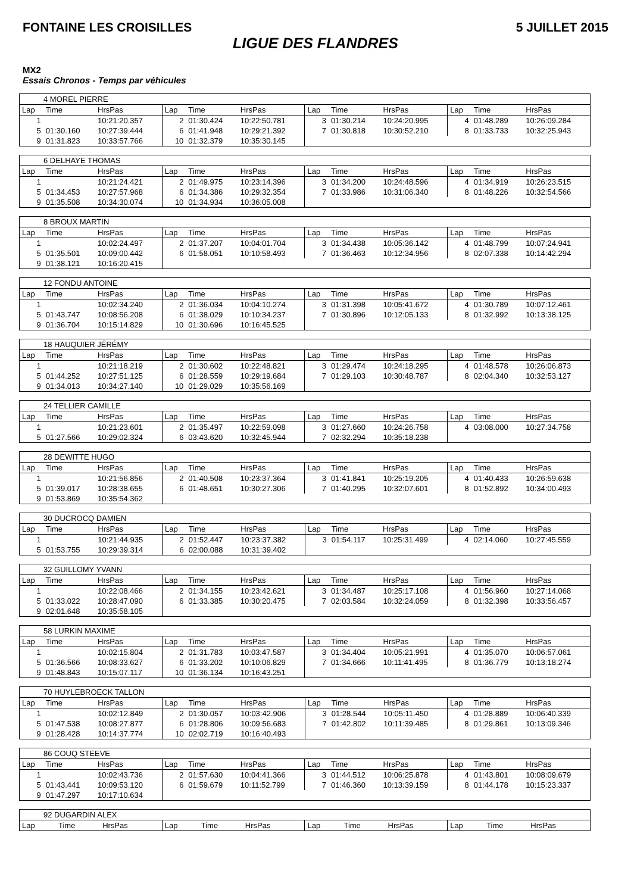FONTAINE LES CROISILLES 5 JUILLET 2015
LIGUE DES FLANDRES
MX2
Essais Chronos - Temps par véhicules
| 4 MOREL PIERRE | | | | | | | | | | | |
| Lap | Time | HrsPas | Lap | Time | HrsPas | Lap | Time | HrsPas | Lap | Time | HrsPas |
| 1 | | 10:21:20.357 | 2 | 01:30.424 | 10:22:50.781 | 3 | 01:30.214 | 10:24:20.995 | 4 | 01:48.289 | 10:26:09.284 |
| 5 | 01:30.160 | 10:27:39.444 | 6 | 01:41.948 | 10:29:21.392 | 7 | 01:30.818 | 10:30:52.210 | 8 | 01:33.733 | 10:32:25.943 |
| 9 | 01:31.823 | 10:33:57.766 | 10 | 01:32.379 | 10:35:30.145 | | | | | | |
| 6 DELHAYE THOMAS | | | | | | | | | | | |
| Lap | Time | HrsPas | Lap | Time | HrsPas | Lap | Time | HrsPas | Lap | Time | HrsPas |
| 1 | | 10:21:24.421 | 2 | 01:49.975 | 10:23:14.396 | 3 | 01:34.200 | 10:24:48.596 | 4 | 01:34.919 | 10:26:23.515 |
| 5 | 01:34.453 | 10:27:57.968 | 6 | 01:34.386 | 10:29:32.354 | 7 | 01:33.986 | 10:31:06.340 | 8 | 01:48.226 | 10:32:54.566 |
| 9 | 01:35.508 | 10:34:30.074 | 10 | 01:34.934 | 10:36:05.008 | | | | | | |
| 8 BROUX MARTIN | | | | | | | | | | | |
| Lap | Time | HrsPas | Lap | Time | HrsPas | Lap | Time | HrsPas | Lap | Time | HrsPas |
| 1 | | 10:02:24.497 | 2 | 01:37.207 | 10:04:01.704 | 3 | 01:34.438 | 10:05:36.142 | 4 | 01:48.799 | 10:07:24.941 |
| 5 | 01:35.501 | 10:09:00.442 | 6 | 01:58.051 | 10:10:58.493 | 7 | 01:36.463 | 10:12:34.956 | 8 | 02:07.338 | 10:14:42.294 |
| 9 | 01:38.121 | 10:16:20.415 | | | | | | | | | |
| 12 FONDU ANTOINE | | | | | | | | | | | |
| Lap | Time | HrsPas | Lap | Time | HrsPas | Lap | Time | HrsPas | Lap | Time | HrsPas |
| 1 | | 10:02:34.240 | 2 | 01:36.034 | 10:04:10.274 | 3 | 01:31.398 | 10:05:41.672 | 4 | 01:30.789 | 10:07:12.461 |
| 5 | 01:43.747 | 10:08:56.208 | 6 | 01:38.029 | 10:10:34.237 | 7 | 01:30.896 | 10:12:05.133 | 8 | 01:32.992 | 10:13:38.125 |
| 9 | 01:36.704 | 10:15:14.829 | 10 | 01:30.696 | 10:16:45.525 | | | | | | |
| 18 HAUQUIER JÉRÉMY | | | | | | | | | | | |
| Lap | Time | HrsPas | Lap | Time | HrsPas | Lap | Time | HrsPas | Lap | Time | HrsPas |
| 1 | | 10:21:18.219 | 2 | 01:30.602 | 10:22:48.821 | 3 | 01:29.474 | 10:24:18.295 | 4 | 01:48.578 | 10:26:06.873 |
| 5 | 01:44.252 | 10:27:51.125 | 6 | 01:28.559 | 10:29:19.684 | 7 | 01:29.103 | 10:30:48.787 | 8 | 02:04.340 | 10:32:53.127 |
| 9 | 01:34.013 | 10:34:27.140 | 10 | 01:29.029 | 10:35:56.169 | | | | | | |
| 24 TELLIER CAMILLE | | | | | | | | | | | |
| Lap | Time | HrsPas | Lap | Time | HrsPas | Lap | Time | HrsPas | Lap | Time | HrsPas |
| 1 | | 10:21:23.601 | 2 | 01:35.497 | 10:22:59.098 | 3 | 01:27.660 | 10:24:26.758 | 4 | 03:08.000 | 10:27:34.758 |
| 5 | 01:27.566 | 10:29:02.324 | 6 | 03:43.620 | 10:32:45.944 | 7 | 02:32.294 | 10:35:18.238 | | | |
| 28 DEWITTE HUGO | | | | | | | | | | | |
| Lap | Time | HrsPas | Lap | Time | HrsPas | Lap | Time | HrsPas | Lap | Time | HrsPas |
| 1 | | 10:21:56.856 | 2 | 01:40.508 | 10:23:37.364 | 3 | 01:41.841 | 10:25:19.205 | 4 | 01:40.433 | 10:26:59.638 |
| 5 | 01:39.017 | 10:28:38.655 | 6 | 01:48.651 | 10:30:27.306 | 7 | 01:40.295 | 10:32:07.601 | 8 | 01:52.892 | 10:34:00.493 |
| 9 | 01:53.869 | 10:35:54.362 | | | | | | | | | |
| 30 DUCROCQ DAMIEN | | | | | | | | | | | |
| Lap | Time | HrsPas | Lap | Time | HrsPas | Lap | Time | HrsPas | Lap | Time | HrsPas |
| 1 | | 10:21:44.935 | 2 | 01:52.447 | 10:23:37.382 | 3 | 01:54.117 | 10:25:31.499 | 4 | 02:14.060 | 10:27:45.559 |
| 5 | 01:53.755 | 10:29:39.314 | 6 | 02:00.088 | 10:31:39.402 | | | | | | |
| 32 GUILLOMY YVANN | | | | | | | | | | | |
| Lap | Time | HrsPas | Lap | Time | HrsPas | Lap | Time | HrsPas | Lap | Time | HrsPas |
| 1 | | 10:22:08.466 | 2 | 01:34.155 | 10:23:42.621 | 3 | 01:34.487 | 10:25:17.108 | 4 | 01:56.960 | 10:27:14.068 |
| 5 | 01:33.022 | 10:28:47.090 | 6 | 01:33.385 | 10:30:20.475 | 7 | 02:03.584 | 10:32:24.059 | 8 | 01:32.398 | 10:33:56.457 |
| 9 | 02:01.648 | 10:35:58.105 | | | | | | | | | |
| 58 LURKIN MAXIME | | | | | | | | | | | |
| Lap | Time | HrsPas | Lap | Time | HrsPas | Lap | Time | HrsPas | Lap | Time | HrsPas |
| 1 | | 10:02:15.804 | 2 | 01:31.783 | 10:03:47.587 | 3 | 01:34.404 | 10:05:21.991 | 4 | 01:35.070 | 10:06:57.061 |
| 5 | 01:36.566 | 10:08:33.627 | 6 | 01:33.202 | 10:10:06.829 | 7 | 01:34.666 | 10:11:41.495 | 8 | 01:36.779 | 10:13:18.274 |
| 9 | 01:48.843 | 10:15:07.117 | 10 | 01:36.134 | 10:16:43.251 | | | | | | |
| 70 HUYLEBROECK TALLON | | | | | | | | | | | |
| Lap | Time | HrsPas | Lap | Time | HrsPas | Lap | Time | HrsPas | Lap | Time | HrsPas |
| 1 | | 10:02:12.849 | 2 | 01:30.057 | 10:03:42.906 | 3 | 01:28.544 | 10:05:11.450 | 4 | 01:28.889 | 10:06:40.339 |
| 5 | 01:47.538 | 10:08:27.877 | 6 | 01:28.806 | 10:09:56.683 | 7 | 01:42.802 | 10:11:39.485 | 8 | 01:29.861 | 10:13:09.346 |
| 9 | 01:28.428 | 10:14:37.774 | 10 | 02:02.719 | 10:16:40.493 | | | | | | |
| 86 COUQ STEEVE | | | | | | | | | | | |
| Lap | Time | HrsPas | Lap | Time | HrsPas | Lap | Time | HrsPas | Lap | Time | HrsPas |
| 1 | | 10:02:43.736 | 2 | 01:57.630 | 10:04:41.366 | 3 | 01:44.512 | 10:06:25.878 | 4 | 01:43.801 | 10:08:09.679 |
| 5 | 01:43.441 | 10:09:53.120 | 6 | 01:59.679 | 10:11:52.799 | 7 | 01:46.360 | 10:13:39.159 | 8 | 01:44.178 | 10:15:23.337 |
| 9 | 01:47.297 | 10:17:10.634 | | | | | | | | | |
| 92 DUGARDIN ALEX | | | | | | | | | | | |
| Lap | Time | HrsPas | Lap | Time | HrsPas | Lap | Time | HrsPas | Lap | Time | HrsPas |